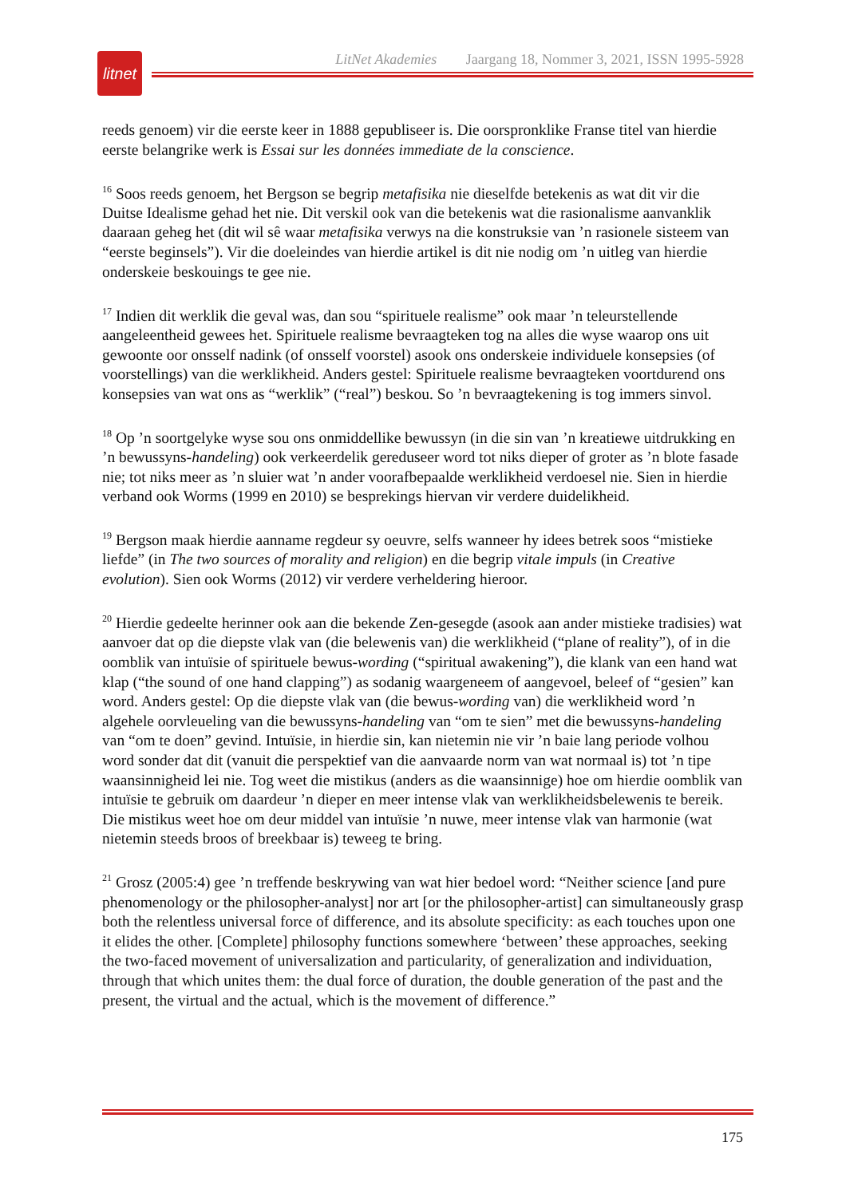litnet
LitNet Akademies Jaargang 18, Nommer 3, 2021, ISSN 1995-5928
reeds genoem) vir die eerste keer in 1888 gepubliseer is. Die oorspronklike Franse titel van hierdie eerste belangrike werk is Essai sur les données immediate de la conscience.
<sup>16</sup> Soos reeds genoem, het Bergson se begrip metafisika nie dieselfde betekenis as wat dit vir die Duitse Idealisme gehad het nie. Dit verskil ook van die betekenis wat die rasionalisme aanvanklik daaraan geheg het (dit wil sê waar metafisika verwys na die konstruksie van ’n rasionele sisteem van “eerste beginsels”). Vir die doeleindes van hierdie artikel is dit nie nodig om ’n uitleg van hierdie onderskeie beskouings te gee nie.
<sup>17</sup> Indien dit werklik die geval was, dan sou “spirituele realisme” ook maar ’n teleurstellende aangeleentheid gewees het. Spirituele realisme bevraagteken tog na alles die wyse waarop ons uit gewoonte oor onsself nadink (of onsself voorstel) asook ons onderskeie individuele konsepsies (of voorstellings) van die werklikheid. Anders gestel: Spirituele realisme bevraagteken voortdurend ons konsepsies van wat ons as “werklik” (“real”) beskou. So ’n bevraagtekening is tog immers sinvol.
<sup>18</sup> Op ’n soortgelyke wyse sou ons onmiddellike bewussyn (in die sin van ’n kreatiewe uitdrukking en ’n bewussyns-handeling) ook verkeerdelik gereduseer word tot niks dieper of groter as ’n blote fasade nie; tot niks meer as ’n sluier wat ’n ander voorafbepaalde werklikheid verdoesel nie. Sien in hierdie verband ook Worms (1999 en 2010) se besprekings hiervan vir verdere duidelikheid.
<sup>19</sup> Bergson maak hierdie aanname regdeur sy oeuvre, selfs wanneer hy idees betrek soos “mistieke liefde” (in The two sources of morality and religion) en die begrip vitale impuls (in Creative evolution). Sien ook Worms (2012) vir verdere verheldering hieroor.
<sup>20</sup> Hierdie gedeelte herinner ook aan die bekende Zen-gesegde (asook aan ander mistieke tradisies) wat aanvoer dat op die diepste vlak van (die belewenis van) die werklikheid (“plane of reality”), of in die oomblik van intuïsie of spirituele bewus-wording (“spiritual awakening”), die klank van een hand wat klap (“the sound of one hand clapping”) as sodanig waargeneem of aangevoel, beleef of “gesien” kan word. Anders gestel: Op die diepste vlak van (die bewus-wording van) die werklikheid word ’n algehele oorvleueling van die bewussyns-handeling van “om te sien” met die bewussyns-handeling van “om te doen” gevind. Intuïsie, in hierdie sin, kan nietemin nie vir ’n baie lang periode volhou word sonder dat dit (vanuit die perspektief van die aanvaarde norm van wat normaal is) tot ’n tipe waansinnigheid lei nie. Tog weet die mistikus (anders as die waansinnige) hoe om hierdie oomblik van intuïsie te gebruik om daardeur ’n dieper en meer intense vlak van werklikheidsbelewenis te bereik. Die mistikus weet hoe om deur middel van intuïsie ’n nuwe, meer intense vlak van harmonie (wat nietemin steeds broos of breekbaar is) teweeg te bring.
<sup>21</sup> Grosz (2005:4) gee ’n treffende beskrywing van wat hier bedoel word: “Neither science [and pure phenomenology or the philosopher-analyst] nor art [or the philosopher-artist] can simultaneously grasp both the relentless universal force of difference, and its absolute specificity: as each touches upon one it elides the other. [Complete] philosophy functions somewhere ‘between’ these approaches, seeking the two-faced movement of universalization and particularity, of generalization and individuation, through that which unites them: the dual force of duration, the double generation of the past and the present, the virtual and the actual, which is the movement of difference.”
175